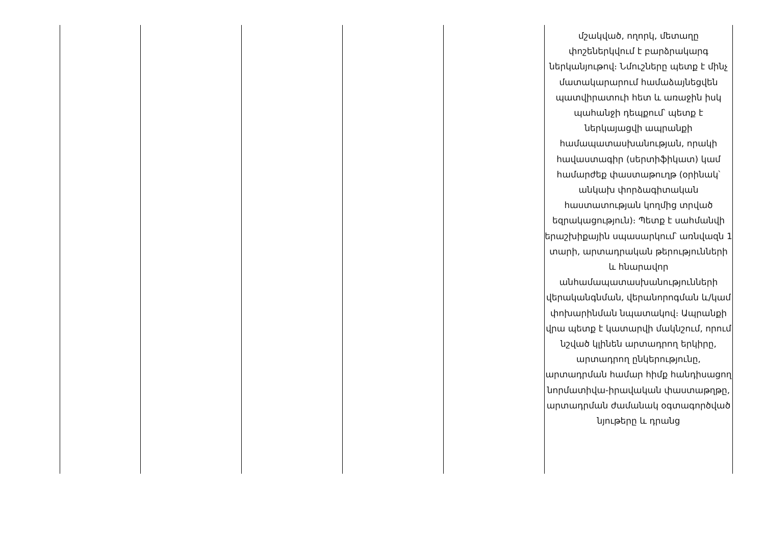| | | | | | մշակված, ողորկ, մետաղը փոշեներկվում է բարձրակարգ ներկանյութով։ Նմուշները պետք է մինչ մատակարարում համաձայնեցվեն պատվիրատուի հետ և առաջին իսկ պահանջի դեպքում՝ պետք է ներկայացվի ապրանքի համապատասխանության, որակի հավաստագիր (սերտիֆիկատ) կամ համարժեք փաստաթուղթ (օրինակ՝ անկախ փորձագիտական հաստատության կողմից տրված եզրակացություն)։ Պետք է սահմանվի երաշխիքային սպասարկում՝ առնվազն 1 տարի, արտադրական թերությունների և հնարավոր անհամապատասխանությունների վերականգնման, վերանորոգման և/կամ փոխարինման նպատակով։ Ապրանքի վրա պետք է կատարվի մակնշում, որում նշված կլինեն արտադրող երկիրը, արտադրող ընկերությունը, արտադրման համար հիմք հանդիսացող նորմատիվա-իրավական փաստաթղթը, արտադրման ժամանակ օգտագործված նյութերը և դրանց |